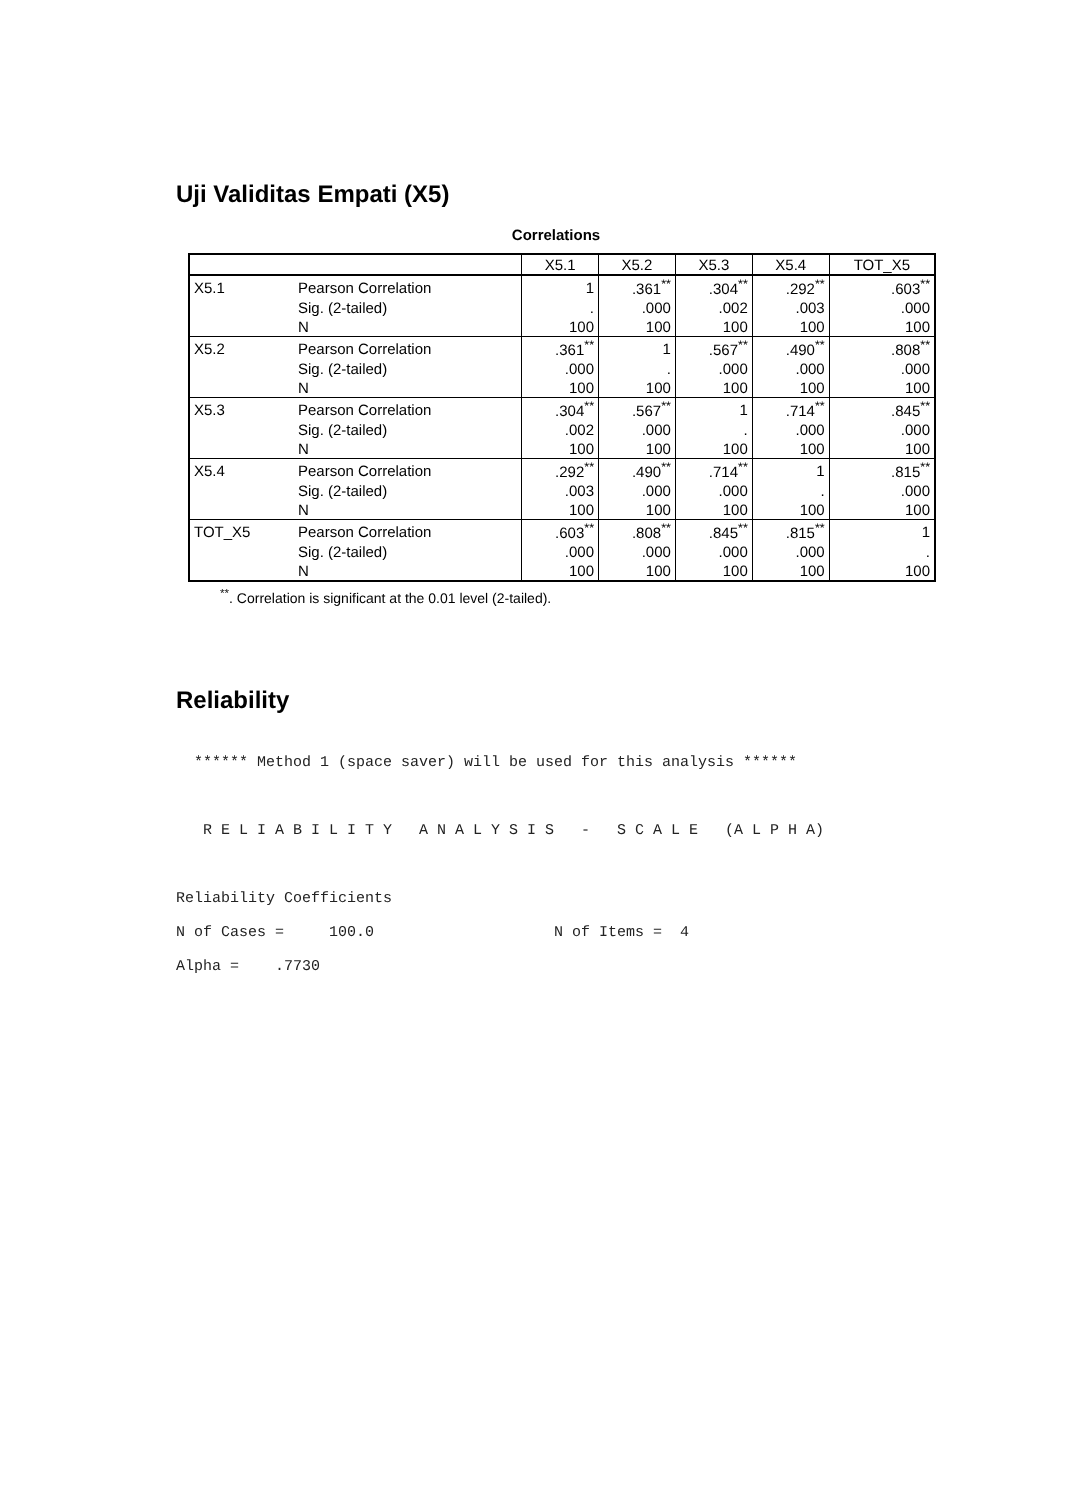Uji Validitas Empati (X5)
Correlations
| | | X5.1 | X5.2 | X5.3 | X5.4 | TOT_X5 |
| --- | --- | --- | --- | --- | --- | --- |
| X5.1 | Pearson Correlation | 1 | .361<sup>**</sup> | .304<sup>**</sup> | .292<sup>**</sup> | .603<sup>**</sup> |
| | Sig. (2-tailed) | . | .000 | .002 | .003 | .000 |
| | N | 100 | 100 | 100 | 100 | 100 |
| X5.2 | Pearson Correlation | .361<sup>**</sup> | 1 | .567<sup>**</sup> | .490<sup>**</sup> | .808<sup>**</sup> |
| | Sig. (2-tailed) | .000 | . | .000 | .000 | .000 |
| | N | 100 | 100 | 100 | 100 | 100 |
| X5.3 | Pearson Correlation | .304<sup>**</sup> | .567<sup>**</sup> | 1 | .714<sup>**</sup> | .845<sup>**</sup> |
| | Sig. (2-tailed) | .002 | .000 | . | .000 | .000 |
| | N | 100 | 100 | 100 | 100 | 100 |
| X5.4 | Pearson Correlation | .292<sup>**</sup> | .490<sup>**</sup> | .714<sup>**</sup> | 1 | .815<sup>**</sup> |
| | Sig. (2-tailed) | .003 | .000 | .000 | . | .000 |
| | N | 100 | 100 | 100 | 100 | 100 |
| TOT_X5 | Pearson Correlation | .603<sup>**</sup> | .808<sup>**</sup> | .845<sup>**</sup> | .815<sup>**</sup> | 1 |
| | Sig. (2-tailed) | .000 | .000 | .000 | .000 | . |
| | N | 100 | 100 | 100 | 100 | 100 |
<sup>**</sup>. Correlation is significant at the 0.01 level (2-tailed).
Reliability
  ****** Method 1 (space saver) will be used for this analysis ******



   R E L I A B I L I T Y   A N A L Y S I S   -   S C A L E   (A L P H A)



Reliability Coefficients

N of Cases =     100.0                    N of Items =  4

Alpha =    .7730